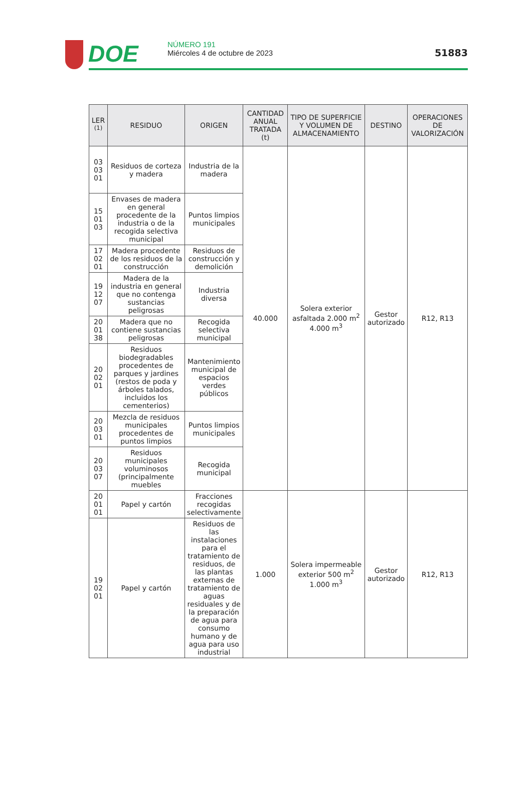DOE
NÚMERO 191
Miércoles 4 de octubre de 2023
51883
| LER <sup>(1)</sup> | RESIDUO | ORIGEN | CANTIDAD ANUAL TRATADA (t) | TIPO DE SUPERFICIE Y VOLUMEN DE ALMACENAMIENTO | DESTINO | OPERACIONES DE VALORIZACIÓN |
| --- | --- | --- | --- | --- | --- | --- |
| 03 03 01 | Residuos de corteza y madera | Industria de la madera | 40.000 | Solera exterior asfaltada 2.000 m<sup>2</sup> 4.000 m<sup>3</sup> | Gestor autorizado | R12, R13 |
| 15 01 03 | Envases de madera en general procedente de la industria o de la recogida selectiva municipal | Puntos limpios municipales | | | | |
| 17 02 01 | Madera procedente de los residuos de la construcción | Residuos de construcción y demolición | | | | |
| 19 12 07 | Madera de la industria en general que no contenga sustancias peligrosas | Industria diversa | | | | |
| 20 01 38 | Madera que no contiene sustancias peligrosas | Recogida selectiva municipal | | | | |
| 20 02 01 | Residuos biodegradables procedentes de parques y jardines (restos de poda y árboles talados, incluidos los cementerios) | Mantenimiento municipal de espacios verdes públicos | | | | |
| 20 03 01 | Mezcla de residuos municipales procedentes de puntos limpios | Puntos limpios municipales | | | | |
| 20 03 07 | Residuos municipales voluminosos (principalmente muebles | Recogida municipal | | | | |
| 20 01 01 | Papel y cartón | Fracciones recogidas selectivamente | 1.000 | Solera impermeable exterior 500 m<sup>2</sup> 1.000 m<sup>3</sup> | Gestor autorizado | R12, R13 |
| 19 02 01 | Papel y cartón | Residuos de las instalaciones para el tratamiento de residuos, de las plantas externas de tratamiento de aguas residuales y de la preparación de agua para consumo humano y de agua para uso industrial | | | | |